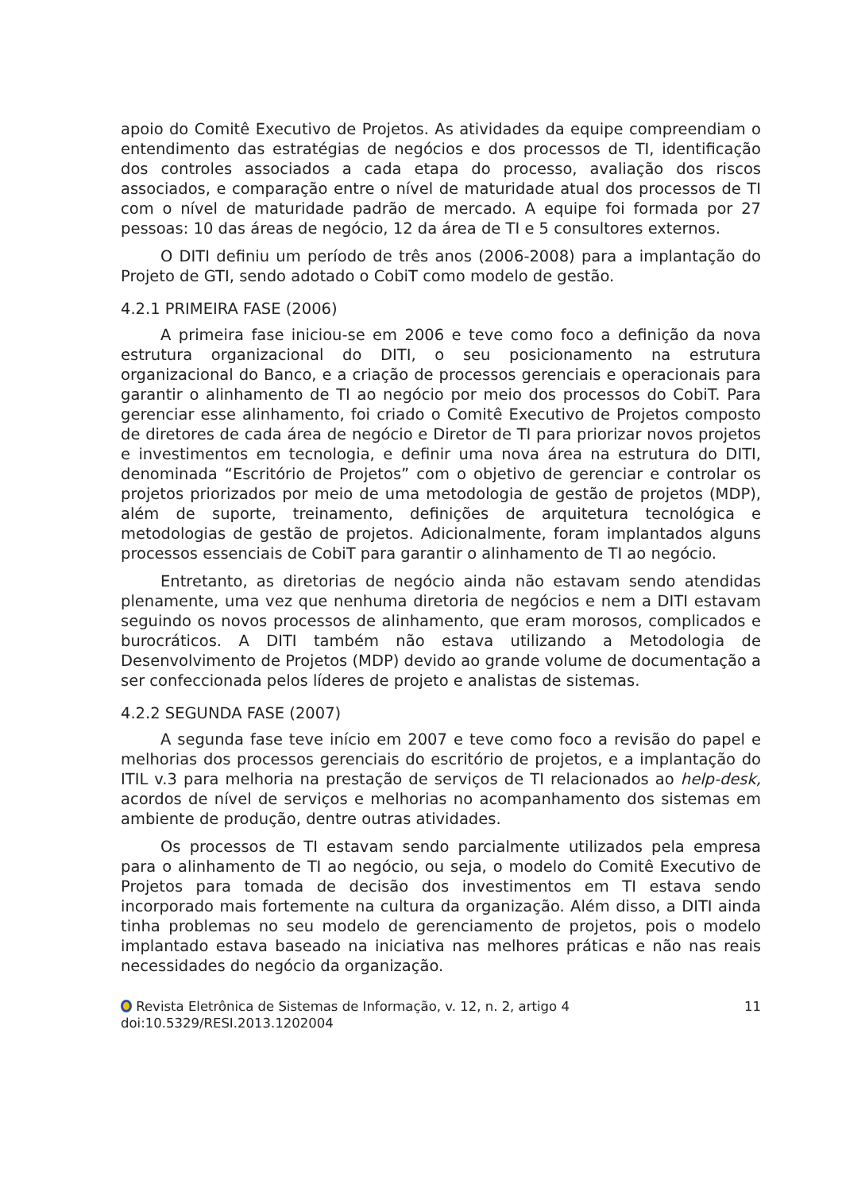apoio do Comitê Executivo de Projetos. As atividades da equipe compreendiam o entendimento das estratégias de negócios e dos processos de TI, identificação dos controles associados a cada etapa do processo, avaliação dos riscos associados, e comparação entre o nível de maturidade atual dos processos de TI com o nível de maturidade padrão de mercado. A equipe foi formada por 27 pessoas: 10 das áreas de negócio, 12 da área de TI e 5 consultores externos.
O DITI definiu um período de três anos (2006-2008) para a implantação do Projeto de GTI, sendo adotado o CobiT como modelo de gestão.
4.2.1 PRIMEIRA FASE (2006)
A primeira fase iniciou-se em 2006 e teve como foco a definição da nova estrutura organizacional do DITI, o seu posicionamento na estrutura organizacional do Banco, e a criação de processos gerenciais e operacionais para garantir o alinhamento de TI ao negócio por meio dos processos do CobiT. Para gerenciar esse alinhamento, foi criado o Comitê Executivo de Projetos composto de diretores de cada área de negócio e Diretor de TI para priorizar novos projetos e investimentos em tecnologia, e definir uma nova área na estrutura do DITI, denominada “Escritório de Projetos” com o objetivo de gerenciar e controlar os projetos priorizados por meio de uma metodologia de gestão de projetos (MDP), além de suporte, treinamento, definições de arquitetura tecnológica e metodologias de gestão de projetos. Adicionalmente, foram implantados alguns processos essenciais de CobiT para garantir o alinhamento de TI ao negócio.
Entretanto, as diretorias de negócio ainda não estavam sendo atendidas plenamente, uma vez que nenhuma diretoria de negócios e nem a DITI estavam seguindo os novos processos de alinhamento, que eram morosos, complicados e burocráticos. A DITI também não estava utilizando a Metodologia de Desenvolvimento de Projetos (MDP) devido ao grande volume de documentação a ser confeccionada pelos líderes de projeto e analistas de sistemas.
4.2.2 SEGUNDA FASE (2007)
A segunda fase teve início em 2007 e teve como foco a revisão do papel e melhorias dos processos gerenciais do escritório de projetos, e a implantação do ITIL v.3 para melhoria na prestação de serviços de TI relacionados ao help-desk, acordos de nível de serviços e melhorias no acompanhamento dos sistemas em ambiente de produção, dentre outras atividades.
Os processos de TI estavam sendo parcialmente utilizados pela empresa para o alinhamento de TI ao negócio, ou seja, o modelo do Comitê Executivo de Projetos para tomada de decisão dos investimentos em TI estava sendo incorporado mais fortemente na cultura da organização. Além disso, a DITI ainda tinha problemas no seu modelo de gerenciamento de projetos, pois o modelo implantado estava baseado na iniciativa nas melhores práticas e não nas reais necessidades do negócio da organização.
Revista Eletrônica de Sistemas de Informação, v. 12, n. 2, artigo 4
doi:10.5329/RESI.2013.1202004
11